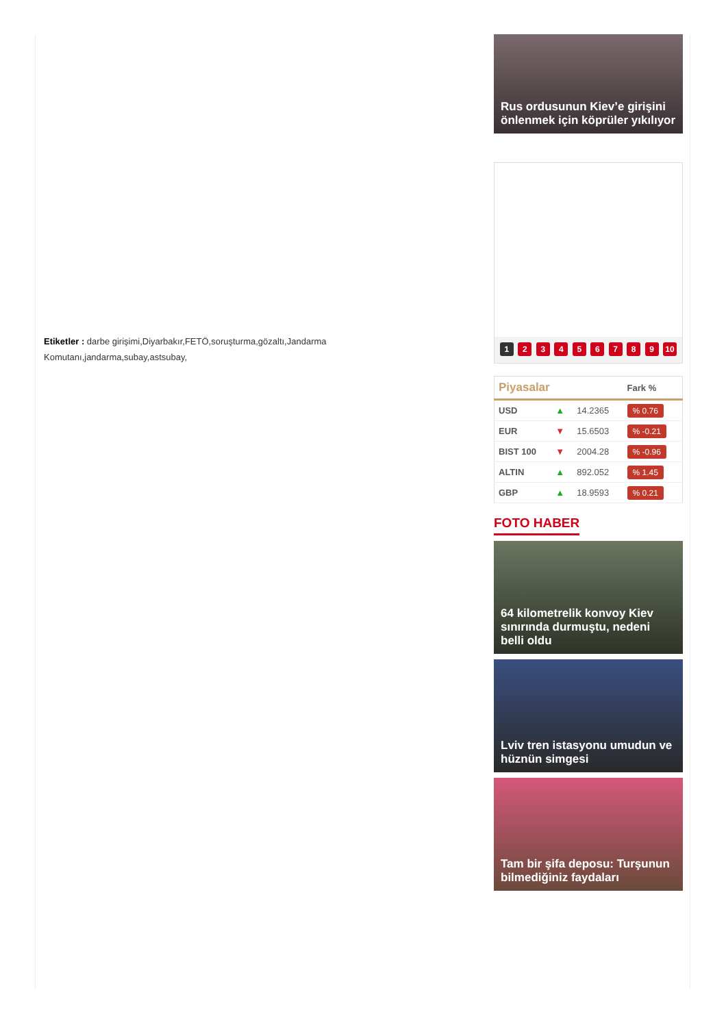Etiketler : darbe girişimi,Diyarbakır,FETÖ,soruşturma,gözaltı,Jandarma Komutanı,jandarma,subay,astsubay,
Rus ordusunun Kiev’e girişini önlenmek için köprüler yıkılıyor
1 2 3 4 5 6 7 8 9 10
| Piyasalar | | | Fark % |
| --- | --- | --- | --- |
| USD | ▲ | 14.2365 | % 0.76 |
| EUR | ▼ | 15.6503 | % -0.21 |
| BIST 100 | ▼ | 2004.28 | % -0.96 |
| ALTIN | ▲ | 892.052 | % 1.45 |
| GBP | ▲ | 18.9593 | % 0.21 |
FOTO HABER
64 kilometrelik konvoy Kiev sınırında durmuştu, nedeni belli oldu
Lviv tren istasyonu umudun ve hüznün simgesi
Tam bir şifa deposu: Turşunun bilmediğiniz faydaları